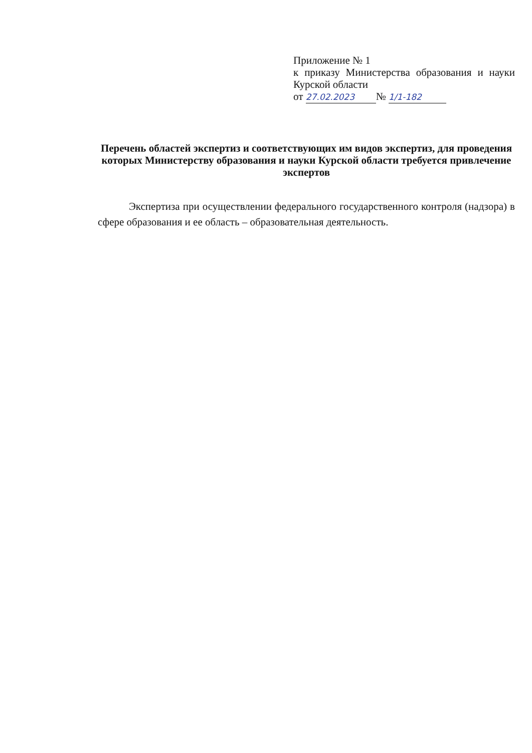Приложение № 1
к приказу Министерства образования и науки Курской области
от 27.02.2023 № 1/1-182
Перечень областей экспертиз и соответствующих им видов экспертиз, для проведения которых Министерству образования и науки Курской области требуется привлечение экспертов
Экспертиза при осуществлении федерального государственного контроля (надзора) в сфере образования и ее область – образовательная деятельность.